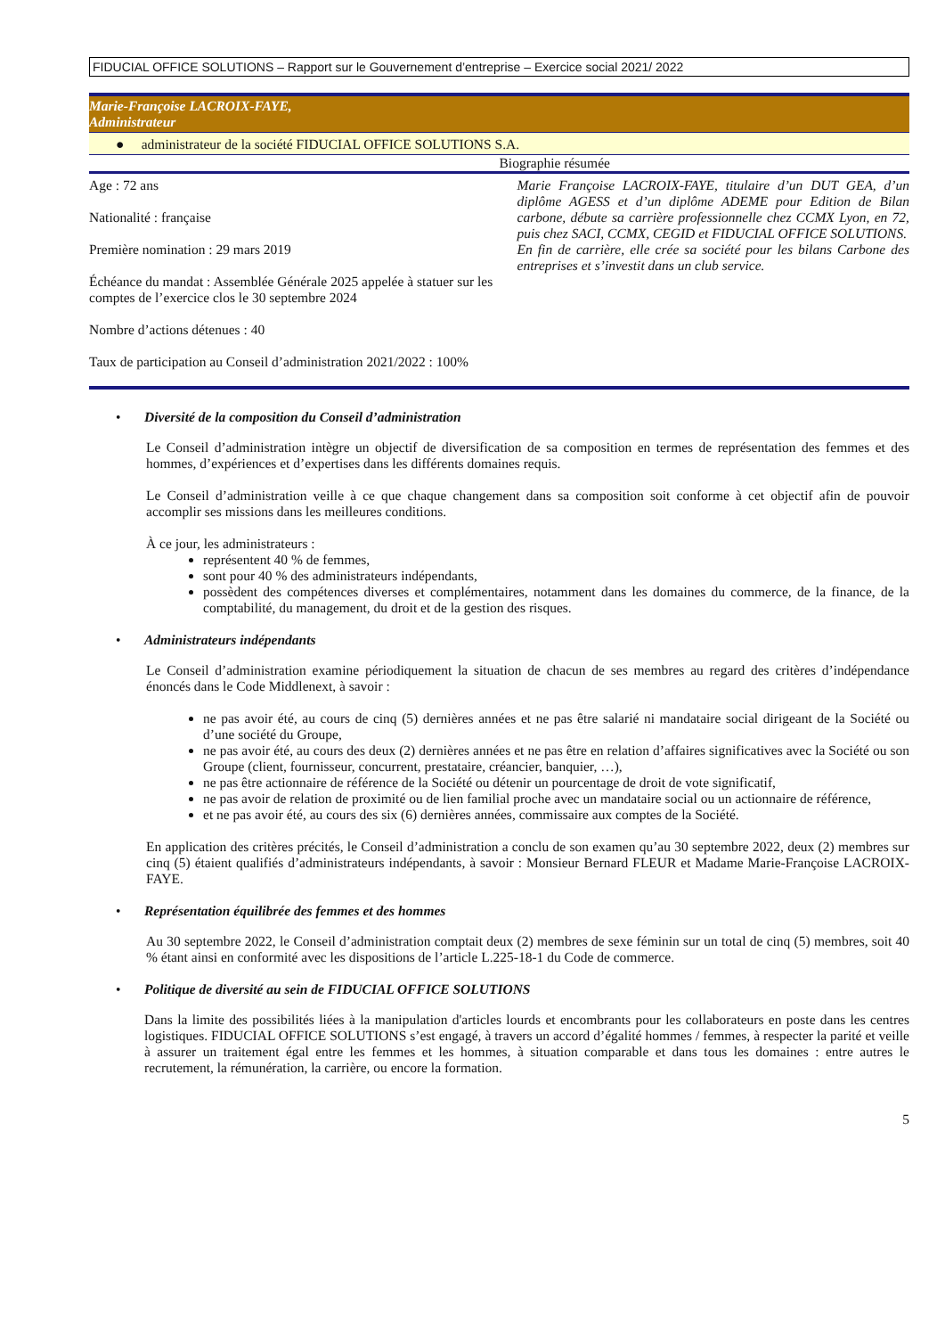FIDUCIAL OFFICE SOLUTIONS – Rapport sur le Gouvernement d’entreprise – Exercice social 2021/ 2022
Marie-Françoise LACROIX-FAYE,
Administrateur
● administrateur de la société FIDUCIAL OFFICE SOLUTIONS S.A.
| | Biographie résumée |
| Age : 72 ans Nationalité : française Première nomination : 29 mars 2019 Échéance du mandat : Assemblée Générale 2025 appelée à statuer sur les comptes de l’exercice clos le 30 septembre 2024 Nombre d’actions détenues : 40 Taux de participation au Conseil d’administration 2021/2022 : 100% | Marie Françoise LACROIX-FAYE, titulaire d’un DUT GEA, d’un diplôme AGESS et d’un diplôme ADEME pour Edition de Bilan carbone, débute sa carrière professionnelle chez CCMX Lyon, en 72, puis chez SACI, CCMX, CEGID et FIDUCIAL OFFICE SOLUTIONS. En fin de carrière, elle crée sa société pour les bilans Carbone des entreprises et s’investit dans un club service. |
• Diversité de la composition du Conseil d’administration
Le Conseil d’administration intègre un objectif de diversification de sa composition en termes de représentation des femmes et des hommes, d’expériences et d’expertises dans les différents domaines requis.
Le Conseil d’administration veille à ce que chaque changement dans sa composition soit conforme à cet objectif afin de pouvoir accomplir ses missions dans les meilleures conditions.
À ce jour, les administrateurs :
représentent 40 % de femmes,
sont pour 40 % des administrateurs indépendants,
possèdent des compétences diverses et complémentaires, notamment dans les domaines du commerce, de la finance, de la comptabilité, du management, du droit et de la gestion des risques.
• Administrateurs indépendants
Le Conseil d’administration examine périodiquement la situation de chacun de ses membres au regard des critères d’indépendance énoncés dans le Code Middlenext, à savoir :
ne pas avoir été, au cours de cinq (5) dernières années et ne pas être salarié ni mandataire social dirigeant de la Société ou d’une société du Groupe,
ne pas avoir été, au cours des deux (2) dernières années et ne pas être en relation d’affaires significatives avec la Société ou son Groupe (client, fournisseur, concurrent, prestataire, créancier, banquier, …),
ne pas être actionnaire de référence de la Société ou détenir un pourcentage de droit de vote significatif,
ne pas avoir de relation de proximité ou de lien familial proche avec un mandataire social ou un actionnaire de référence,
et ne pas avoir été, au cours des six (6) dernières années, commissaire aux comptes de la Société.
En application des critères précités, le Conseil d’administration a conclu de son examen qu’au 30 septembre 2022, deux (2) membres sur cinq (5) étaient qualifiés d’administrateurs indépendants, à savoir : Monsieur Bernard FLEUR et Madame Marie-Françoise LACROIX-FAYE.
• Représentation équilibrée des femmes et des hommes
Au 30 septembre 2022, le Conseil d’administration comptait deux (2) membres de sexe féminin sur un total de cinq (5) membres, soit 40 % étant ainsi en conformité avec les dispositions de l’article L.225-18-1 du Code de commerce.
• Politique de diversité au sein de FIDUCIAL OFFICE SOLUTIONS
Dans la limite des possibilités liées à la manipulation d'articles lourds et encombrants pour les collaborateurs en poste dans les centres logistiques. FIDUCIAL OFFICE SOLUTIONS s’est engagé, à travers un accord d’égalité hommes / femmes, à respecter la parité et veille à assurer un traitement égal entre les femmes et les hommes, à situation comparable et dans tous les domaines : entre autres le recrutement, la rémunération, la carrière, ou encore la formation.
5